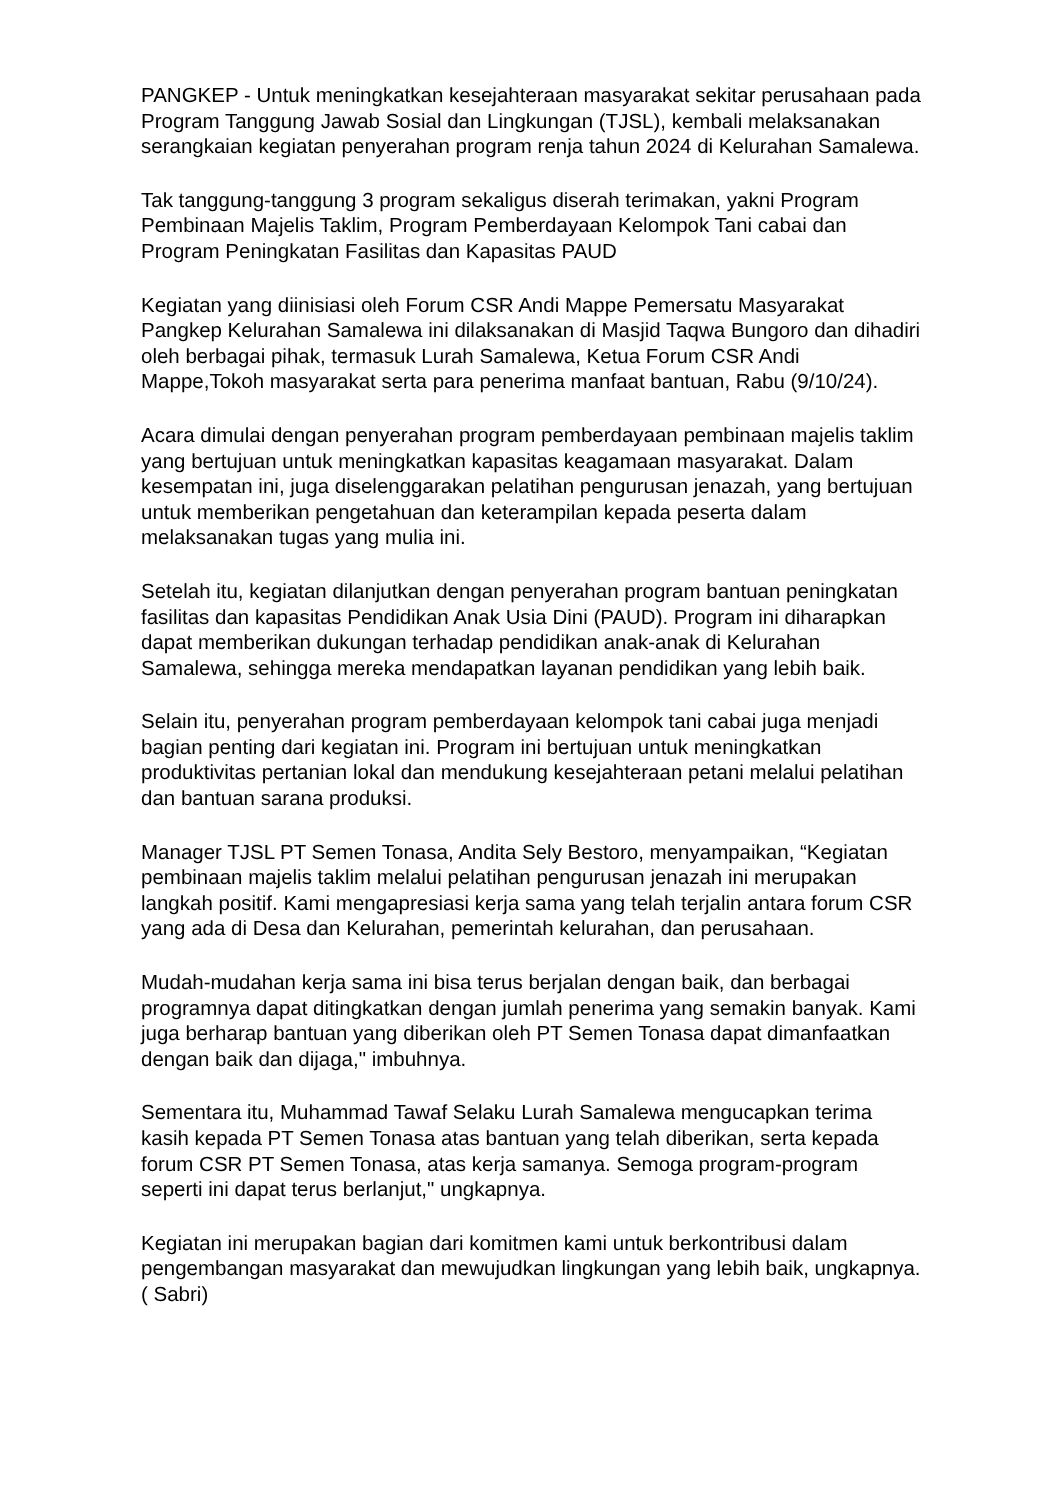PANGKEP - Untuk meningkatkan kesejahteraan masyarakat sekitar perusahaan pada Program Tanggung Jawab Sosial dan Lingkungan (TJSL), kembali melaksanakan serangkaian kegiatan penyerahan program renja tahun 2024 di Kelurahan Samalewa.
Tak tanggung-tanggung 3 program sekaligus diserah terimakan, yakni Program Pembinaan Majelis Taklim, Program Pemberdayaan Kelompok Tani cabai dan Program Peningkatan Fasilitas dan Kapasitas PAUD
Kegiatan yang diinisiasi oleh Forum CSR Andi Mappe Pemersatu Masyarakat Pangkep Kelurahan Samalewa ini dilaksanakan di Masjid Taqwa Bungoro dan dihadiri oleh berbagai pihak, termasuk Lurah Samalewa, Ketua Forum CSR Andi Mappe,Tokoh masyarakat serta para penerima manfaat bantuan, Rabu (9/10/24).
Acara dimulai dengan penyerahan program pemberdayaan pembinaan majelis taklim yang bertujuan untuk meningkatkan kapasitas keagamaan masyarakat. Dalam kesempatan ini, juga diselenggarakan pelatihan pengurusan jenazah, yang bertujuan untuk memberikan pengetahuan dan keterampilan kepada peserta dalam melaksanakan tugas yang mulia ini.
Setelah itu, kegiatan dilanjutkan dengan penyerahan program bantuan peningkatan fasilitas dan kapasitas Pendidikan Anak Usia Dini (PAUD). Program ini diharapkan dapat memberikan dukungan terhadap pendidikan anak-anak di Kelurahan Samalewa, sehingga mereka mendapatkan layanan pendidikan yang lebih baik.
Selain itu, penyerahan program pemberdayaan kelompok tani cabai juga menjadi bagian penting dari kegiatan ini. Program ini bertujuan untuk meningkatkan produktivitas pertanian lokal dan mendukung kesejahteraan petani melalui pelatihan dan bantuan sarana produksi.
Manager TJSL PT Semen Tonasa, Andita Sely Bestoro, menyampaikan, “Kegiatan pembinaan majelis taklim melalui pelatihan pengurusan jenazah ini merupakan langkah positif. Kami mengapresiasi kerja sama yang telah terjalin antara forum CSR yang ada di Desa dan Kelurahan, pemerintah kelurahan, dan perusahaan.
Mudah-mudahan kerja sama ini bisa terus berjalan dengan baik, dan berbagai programnya dapat ditingkatkan dengan jumlah penerima yang semakin banyak. Kami juga berharap bantuan yang diberikan oleh PT Semen Tonasa dapat dimanfaatkan dengan baik dan dijaga," imbuhnya.
Sementara itu, Muhammad Tawaf Selaku Lurah Samalewa mengucapkan terima kasih kepada PT Semen Tonasa atas bantuan yang telah diberikan, serta kepada forum CSR PT Semen Tonasa, atas kerja samanya. Semoga program-program seperti ini dapat terus berlanjut," ungkapnya.
Kegiatan ini merupakan bagian dari komitmen kami untuk berkontribusi dalam pengembangan masyarakat dan mewujudkan lingkungan yang lebih baik, ungkapnya. ( Sabri)